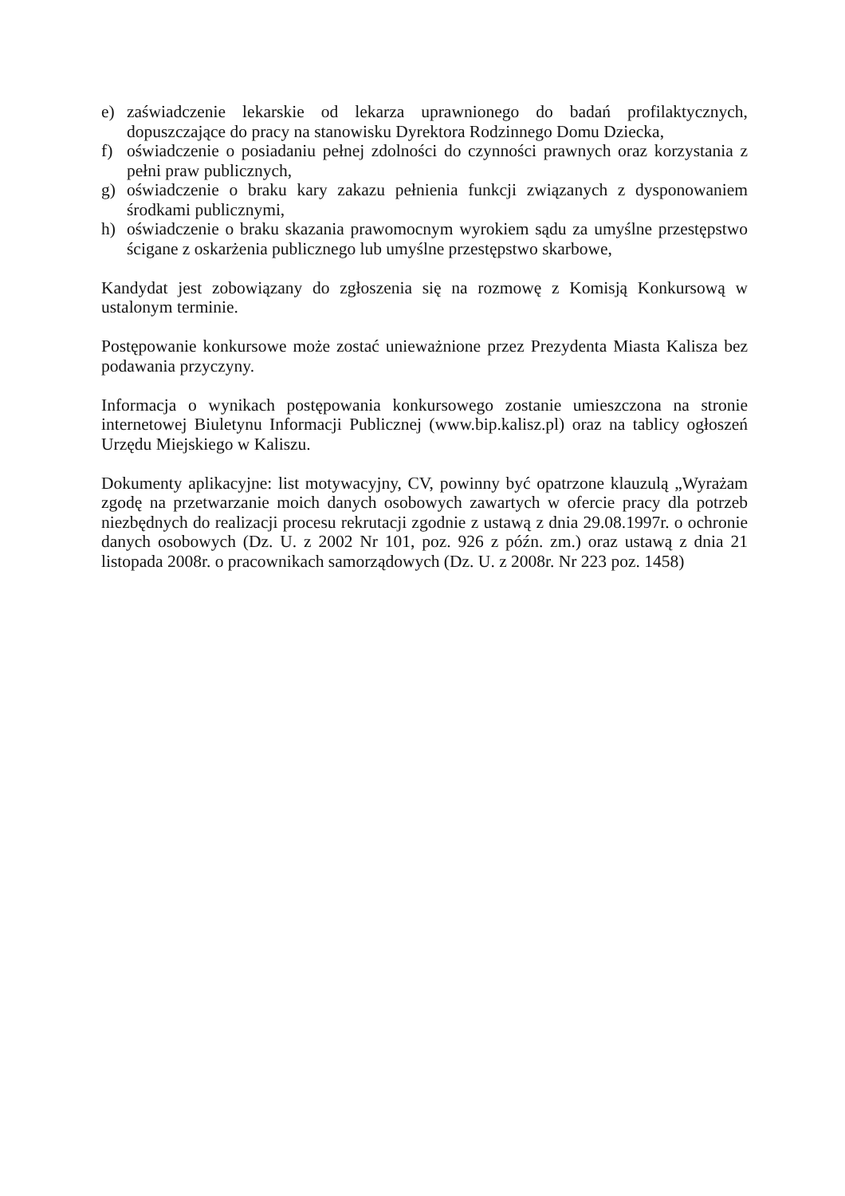e) zaświadczenie lekarskie od lekarza uprawnionego do badań profilaktycznych, dopuszczające do pracy na stanowisku Dyrektora Rodzinnego Domu Dziecka,
f) oświadczenie o posiadaniu pełnej zdolności do czynności prawnych oraz korzystania z pełni praw publicznych,
g) oświadczenie o braku kary zakazu pełnienia funkcji związanych z dysponowaniem środkami publicznymi,
h) oświadczenie o braku skazania prawomocnym wyrokiem sądu za umyślne przestępstwo ścigane z oskarżenia publicznego lub umyślne przestępstwo skarbowe,
Kandydat jest zobowiązany do zgłoszenia się na rozmowę z Komisją Konkursową w ustalonym terminie.
Postępowanie konkursowe może zostać unieważnione przez Prezydenta Miasta Kalisza bez podawania przyczyny.
Informacja o wynikach postępowania konkursowego zostanie umieszczona na stronie internetowej Biuletynu Informacji Publicznej (www.bip.kalisz.pl) oraz na tablicy ogłoszeń Urzędu Miejskiego w Kaliszu.
Dokumenty aplikacyjne: list motywacyjny, CV, powinny być opatrzone klauzulą „Wyrażam zgodę na przetwarzanie moich danych osobowych zawartych w ofercie pracy dla potrzeb niezbędnych do realizacji procesu rekrutacji zgodnie z ustawą z dnia 29.08.1997r. o ochronie danych osobowych (Dz. U. z 2002 Nr 101, poz. 926 z późn. zm.) oraz ustawą z dnia 21 listopada 2008r. o pracownikach samorządowych (Dz. U. z 2008r. Nr 223 poz. 1458)